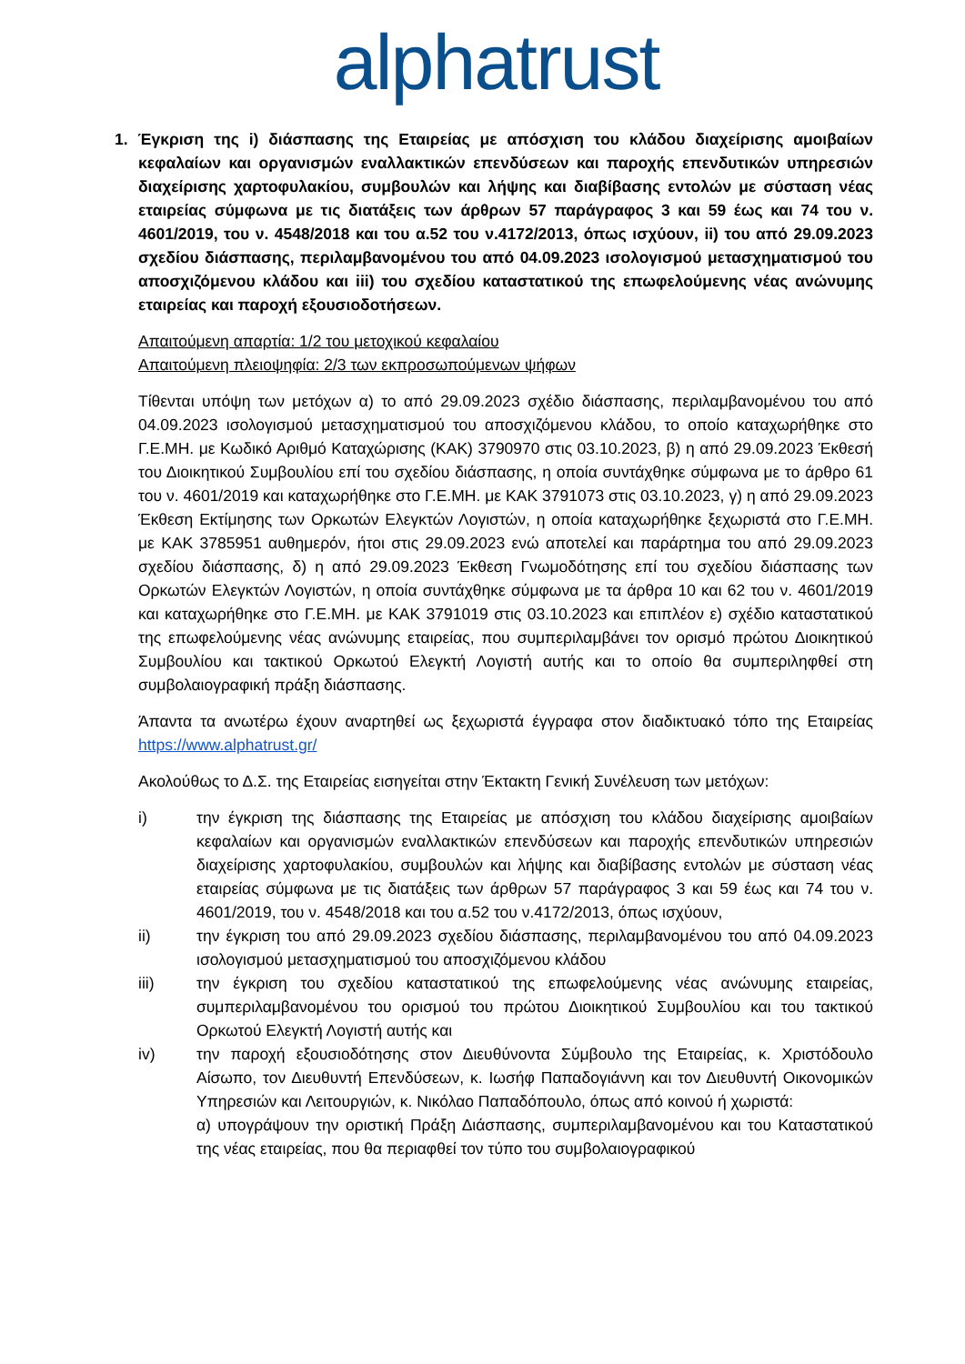alphatrust
1. Έγκριση της i) διάσπασης της Εταιρείας με απόσχιση του κλάδου διαχείρισης αμοιβαίων κεφαλαίων και οργανισμών εναλλακτικών επενδύσεων και παροχής επενδυτικών υπηρεσιών διαχείρισης χαρτοφυλακίου, συμβουλών και λήψης και διαβίβασης εντολών με σύσταση νέας εταιρείας σύμφωνα με τις διατάξεις των άρθρων 57 παράγραφος 3 και 59 έως και 74 του ν. 4601/2019, του ν. 4548/2018 και του α.52 του ν.4172/2013, όπως ισχύουν, ii) του από 29.09.2023 σχεδίου διάσπασης, περιλαμβανομένου του από 04.09.2023 ισολογισμού μετασχηματισμού του αποσχιζόμενου κλάδου και iii) του σχεδίου καταστατικού της επωφελούμενης νέας ανώνυμης εταιρείας και παροχή εξουσιοδοτήσεων.
Απαιτούμενη απαρτία: 1/2 του μετοχικού κεφαλαίου
Απαιτούμενη πλειοψηφία: 2/3 των εκπροσωπούμενων ψήφων
Τίθενται υπόψη των μετόχων α) το από 29.09.2023 σχέδιο διάσπασης, περιλαμβανομένου του από 04.09.2023 ισολογισμού μετασχηματισμού του αποσχιζόμενου κλάδου, το οποίο καταχωρήθηκε στο Γ.Ε.ΜΗ. με Κωδικό Αριθμό Καταχώρισης (ΚΑΚ) 3790970 στις 03.10.2023, β) η από 29.09.2023 Έκθεσή του Διοικητικού Συμβουλίου επί του σχεδίου διάσπασης, η οποία συντάχθηκε σύμφωνα με το άρθρο 61 του ν. 4601/2019 και καταχωρήθηκε στο Γ.Ε.ΜΗ. με ΚΑΚ 3791073 στις 03.10.2023, γ) η από 29.09.2023 Έκθεση Εκτίμησης των Ορκωτών Ελεγκτών Λογιστών, η οποία καταχωρήθηκε ξεχωριστά στο Γ.Ε.ΜΗ. με ΚΑΚ 3785951 αυθημερόν, ήτοι στις 29.09.2023 ενώ αποτελεί και παράρτημα του από 29.09.2023 σχεδίου διάσπασης, δ) η από 29.09.2023 Έκθεση Γνωμοδότησης επί του σχεδίου διάσπασης των Ορκωτών Ελεγκτών Λογιστών, η οποία συντάχθηκε σύμφωνα με τα άρθρα 10 και 62 του ν. 4601/2019 και καταχωρήθηκε στο Γ.Ε.ΜΗ. με ΚΑΚ 3791019 στις 03.10.2023 και επιπλέον ε) σχέδιο καταστατικού της επωφελούμενης νέας ανώνυμης εταιρείας, που συμπεριλαμβάνει τον ορισμό πρώτου Διοικητικού Συμβουλίου και τακτικού Ορκωτού Ελεγκτή Λογιστή αυτής και το οποίο θα συμπεριληφθεί στη συμβολαιογραφική πράξη διάσπασης.
Άπαντα τα ανωτέρω έχουν αναρτηθεί ως ξεχωριστά έγγραφα στον διαδικτυακό τόπο της Εταιρείας https://www.alphatrust.gr/
Ακολούθως το Δ.Σ. της Εταιρείας εισηγείται στην Έκτακτη Γενική Συνέλευση των μετόχων:
i) την έγκριση της διάσπασης της Εταιρείας με απόσχιση του κλάδου διαχείρισης αμοιβαίων κεφαλαίων και οργανισμών εναλλακτικών επενδύσεων και παροχής επενδυτικών υπηρεσιών διαχείρισης χαρτοφυλακίου, συμβουλών και λήψης και διαβίβασης εντολών με σύσταση νέας εταιρείας σύμφωνα με τις διατάξεις των άρθρων 57 παράγραφος 3 και 59 έως και 74 του ν. 4601/2019, του ν. 4548/2018 και του α.52 του ν.4172/2013, όπως ισχύουν,
ii) την έγκριση του από 29.09.2023 σχεδίου διάσπασης, περιλαμβανομένου του από 04.09.2023 ισολογισμού μετασχηματισμού του αποσχιζόμενου κλάδου
iii) την έγκριση του σχεδίου καταστατικού της επωφελούμενης νέας ανώνυμης εταιρείας, συμπεριλαμβανομένου του ορισμού του πρώτου Διοικητικού Συμβουλίου και του τακτικού Ορκωτού Ελεγκτή Λογιστή αυτής και
iv) την παροχή εξουσιοδότησης στον Διευθύνοντα Σύμβουλο της Εταιρείας, κ. Χριστόδουλο Αίσωπο, τον Διευθυντή Επενδύσεων, κ. Ιωσήφ Παπαδογιάννη και τον Διευθυντή Οικονομικών Υπηρεσιών και Λειτουργιών, κ. Νικόλαο Παπαδόπουλο, όπως από κοινού ή χωριστά:
α) υπογράψουν την οριστική Πράξη Διάσπασης, συμπεριλαμβανομένου και του Καταστατικού της νέας εταιρείας, που θα περιαφθεί τον τύπο του συμβολαιογραφικού